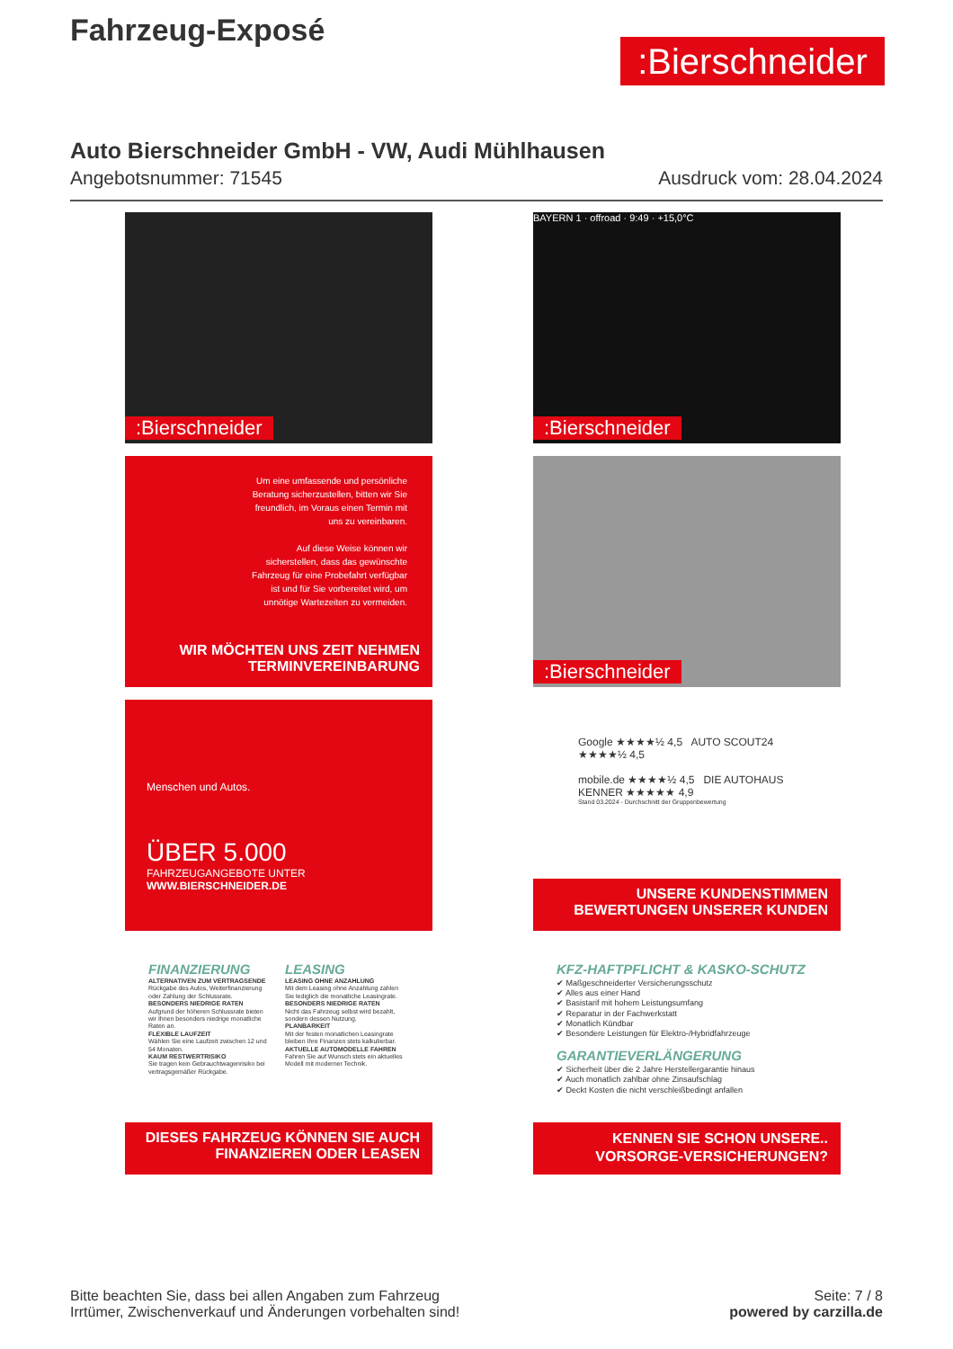Fahrzeug-Exposé
:Bierschneider
Auto Bierschneider GmbH - VW, Audi Mühlhausen
Angebotsnummer: 71545 Ausdruck vom: 28.04.2024
:Bierschneider
BAYERN 1 · offroad · 9:49 · +15,0°C
:Bierschneider
Um eine umfassende und persönliche Beratung sicherzustellen, bitten wir Sie freundlich, im Voraus einen Termin mit uns zu vereinbaren.
Auf diese Weise können wir sicherstellen, dass das gewünschte Fahrzeug für eine Probefahrt verfügbar ist und für Sie vorbereitet wird, um unnötige Wartezeiten zu vermeiden.
WIR MÖCHTEN UNS ZEIT NEHMEN
TERMINVEREINBARUNG
:Bierschneider
Menschen und Autos.
ÜBER 5.000
FAHRZEUGANGEBOTE UNTER
WWW.BIERSCHNEIDER.DE
Google ★★★★½ 4,5 AUTO SCOUT24 ★★★★½ 4,5
mobile.de ★★★★½ 4,5 DIE AUTOHAUS KENNER ★★★★★ 4,9
Stand 03.2024 - Durchschnitt der Gruppenbewertung
UNSERE KUNDENSTIMMEN
BEWERTUNGEN UNSERER KUNDEN
FINANZIERUNG
ALTERNATIVEN ZUM VERTRAGSENDE
Rückgabe des Autos, Weiterfinanzierung oder Zahlung der Schlussrate.
BESONDERS NIEDRIGE RATEN
Aufgrund der höheren Schlussrate bieten wir Ihnen besonders niedrige monatliche Raten an.
FLEXIBLE LAUFZEIT
Wählen Sie eine Laufzeit zwischen 12 und 54 Monaten.
KAUM RESTWERTRISIKO
Sie tragen kein Gebrauchtwagenrisiko bei vertragsgemäßer Rückgabe.
LEASING
LEASING OHNE ANZAHLUNG
Mit dem Leasing ohne Anzahlung zahlen Sie lediglich die monatliche Leasingrate.
BESONDERS NIEDRIGE RATEN
Nicht das Fahrzeug selbst wird bezahlt, sondern dessen Nutzung.
PLANBARKEIT
Mit der festen monatlichen Leasingrate bleiben Ihre Finanzen stets kalkulierbar.
AKTUELLE AUTOMODELLE FAHREN
Fahren Sie auf Wunsch stets ein aktuelles Modell mit moderner Technik.
DIESES FAHRZEUG KÖNNEN SIE AUCH
FINANZIEREN ODER LEASEN
KFZ-HAFTPFLICHT & KASKO-SCHUTZ
✔ Maßgeschneiderter Versicherungsschutz
✔ Alles aus einer Hand
✔ Basistarif mit hohem Leistungsumfang
✔ Reparatur in der Fachwerkstatt
✔ Monatlich Kündbar
✔ Besondere Leistungen für Elektro-/Hybridfahrzeuge
GARANTIEVERLÄNGERUNG
✔ Sicherheit über die 2 Jahre Herstellergarantie hinaus
✔ Auch monatlich zahlbar ohne Zinsaufschlag
✔ Deckt Kosten die nicht verschleißbedingt anfallen
KENNEN SIE SCHON UNSERE..
VORSORGE-VERSICHERUNGEN?
Bitte beachten Sie, dass bei allen Angaben zum Fahrzeug
Irrtümer, Zwischenverkauf und Änderungen vorbehalten sind!
Seite: 7 / 8
powered by carzilla.de